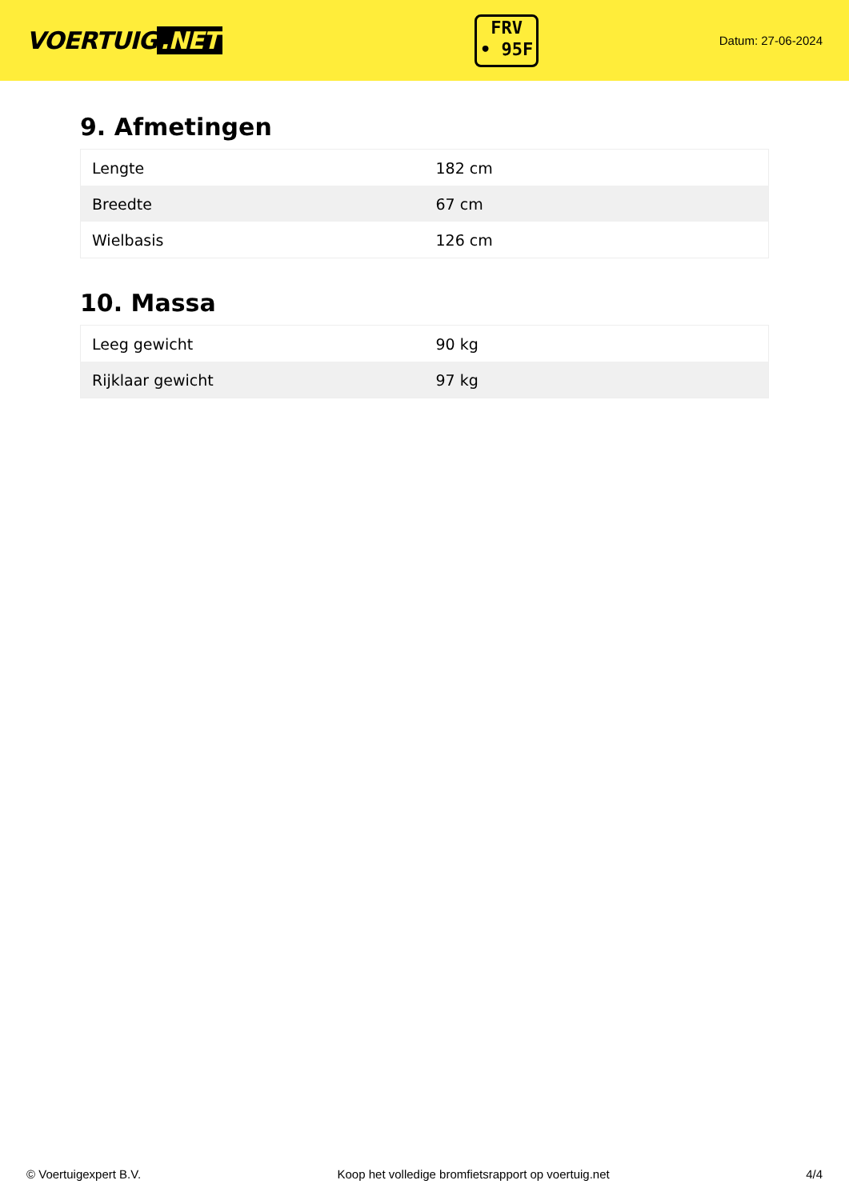VOERTUIG.NET
FRV
• 95F
Datum: 27-06-2024
9. Afmetingen
| Lengte | 182 cm |
| Breedte | 67 cm |
| Wielbasis | 126 cm |
10. Massa
| Leeg gewicht | 90 kg |
| Rijklaar gewicht | 97 kg |
© Voertuigexpert B.V. Koop het volledige bromfietsrapport op voertuig.net 4/4